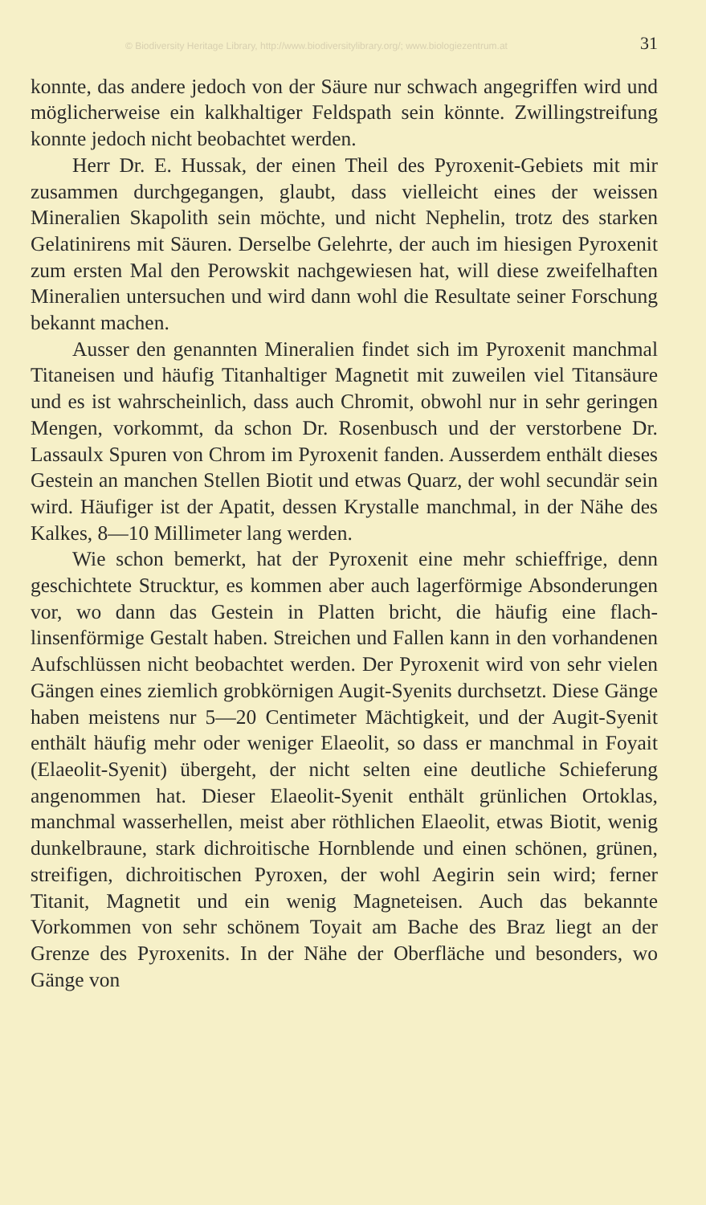© Biodiversity Heritage Library, http://www.biodiversitylibrary.org/; www.biologiezentrum.at 31
konnte, das andere jedoch von der Säure nur schwach angegriffen wird und möglicherweise ein kalkhaltiger Feldspath sein könnte. Zwillingstreifung konnte jedoch nicht beobachtet werden.
Herr Dr. E. Hussak, der einen Theil des Pyroxenit-Gebiets mit mir zusammen durchgegangen, glaubt, dass vielleicht eines der weissen Mineralien Skapolith sein möchte, und nicht Nephelin, trotz des starken Gelatinirens mit Säuren. Derselbe Gelehrte, der auch im hiesigen Pyroxenit zum ersten Mal den Perowskit nachgewiesen hat, will diese zweifelhaften Mineralien untersuchen und wird dann wohl die Resultate seiner Forschung bekannt machen.
Ausser den genannten Mineralien findet sich im Pyroxenit manchmal Titaneisen und häufig Titanhaltiger Magnetit mit zuweilen viel Titansäure und es ist wahrscheinlich, dass auch Chromit, obwohl nur in sehr geringen Mengen, vorkommt, da schon Dr. Rosenbusch und der verstorbene Dr. Lassaulx Spuren von Chrom im Pyroxenit fanden. Ausserdem enthält dieses Gestein an manchen Stellen Biotit und etwas Quarz, der wohl secundär sein wird. Häufiger ist der Apatit, dessen Krystalle manchmal, in der Nähe des Kalkes, 8—10 Millimeter lang werden.
Wie schon bemerkt, hat der Pyroxenit eine mehr schieffrige, denn geschichtete Strucktur, es kommen aber auch lagerförmige Absonderungen vor, wo dann das Gestein in Platten bricht, die häufig eine flach-linsenförmige Gestalt haben. Streichen und Fallen kann in den vorhandenen Aufschlüssen nicht beobachtet werden. Der Pyroxenit wird von sehr vielen Gängen eines ziemlich grobkörnigen Augit-Syenits durchsetzt. Diese Gänge haben meistens nur 5—20 Centimeter Mächtigkeit, und der Augit-Syenit enthält häufig mehr oder weniger Elaeolit, so dass er manchmal in Foyait (Elaeolit-Syenit) übergeht, der nicht selten eine deutliche Schieferung angenommen hat. Dieser Elaeolit-Syenit enthält grünlichen Ortoklas, manchmal wasserhellen, meist aber röthlichen Elaeolit, etwas Biotit, wenig dunkelbraune, stark dichroitische Hornblende und einen schönen, grünen, streifigen, dichroitischen Pyroxen, der wohl Aegirin sein wird; ferner Titanit, Magnetit und ein wenig Magneteisen. Auch das bekannte Vorkommen von sehr schönem Toyait am Bache des Braz liegt an der Grenze des Pyroxenits. In der Nähe der Oberfläche und besonders, wo Gänge von